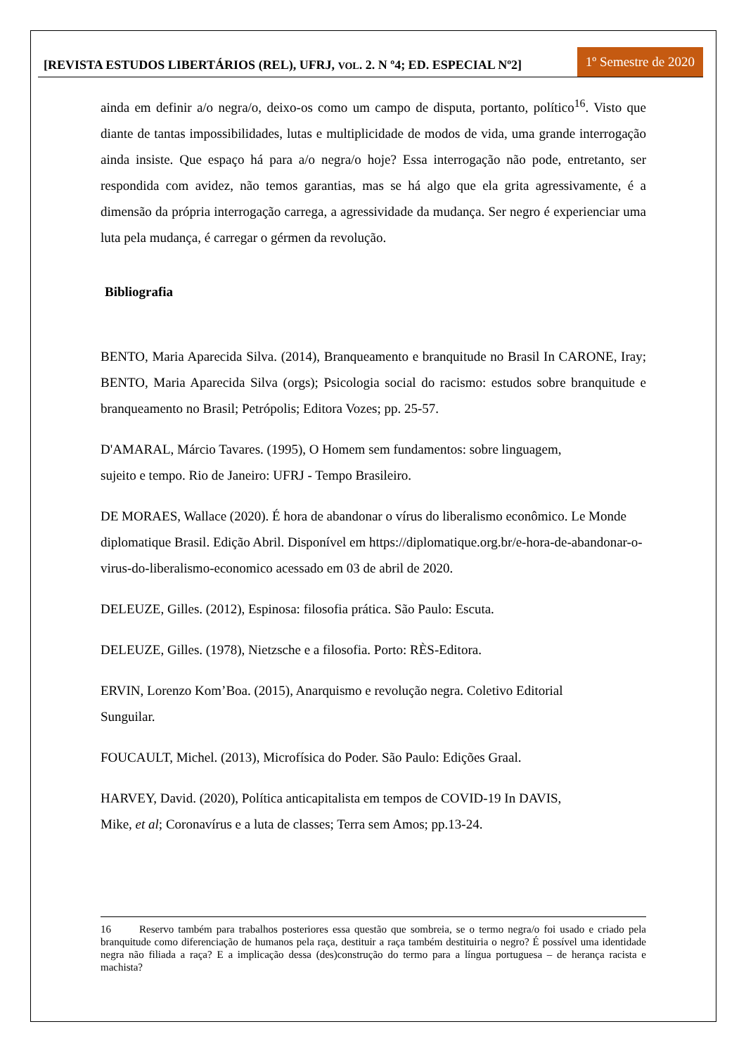[REVISTA ESTUDOS LIBERTÁRIOS (REL), UFRJ, VOL. 2. N º4; ED. ESPECIAL Nº2]
1º Semestre de 2020
ainda em definir a/o negra/o, deixo-os como um campo de disputa, portanto, político<sup>16</sup>. Visto que diante de tantas impossibilidades, lutas e multiplicidade de modos de vida, uma grande interrogação ainda insiste. Que espaço há para a/o negra/o hoje? Essa interrogação não pode, entretanto, ser respondida com avidez, não temos garantias, mas se há algo que ela grita agressivamente, é a dimensão da própria interrogação carrega, a agressividade da mudança. Ser negro é experienciar uma luta pela mudança, é carregar o gérmen da revolução.
Bibliografia
BENTO, Maria Aparecida Silva. (2014), Branqueamento e branquitude no Brasil In CARONE, Iray; BENTO, Maria Aparecida Silva (orgs); Psicologia social do racismo: estudos sobre branquitude e branqueamento no Brasil; Petrópolis; Editora Vozes; pp. 25-57.
D'AMARAL, Márcio Tavares. (1995), O Homem sem fundamentos: sobre linguagem,
sujeito e tempo. Rio de Janeiro: UFRJ - Tempo Brasileiro.
DE MORAES, Wallace (2020). É hora de abandonar o vírus do liberalismo econômico. Le Monde diplomatique Brasil. Edição Abril. Disponível em https://diplomatique.org.br/e-hora-de-abandonar-o-virus-do-liberalismo-economico acessado em 03 de abril de 2020.
DELEUZE, Gilles. (2012), Espinosa: filosofia prática. São Paulo: Escuta.
DELEUZE, Gilles. (1978), Nietzsche e a filosofia. Porto: RÈS-Editora.
ERVIN, Lorenzo Kom’Boa. (2015), Anarquismo e revolução negra. Coletivo Editorial
Sunguilar.
FOUCAULT, Michel. (2013), Microfísica do Poder. São Paulo: Edições Graal.
HARVEY, David. (2020), Política anticapitalista em tempos de COVID-19 In DAVIS,
Mike, et al; Coronavírus e a luta de classes; Terra sem Amos; pp.13-24.
16 Reservo também para trabalhos posteriores essa questão que sombreia, se o termo negra/o foi usado e criado pela branquitude como diferenciação de humanos pela raça, destituir a raça também destituiria o negro? É possível uma identidade negra não filiada a raça? E a implicação dessa (des)construção do termo para a língua portuguesa – de herança racista e machista?